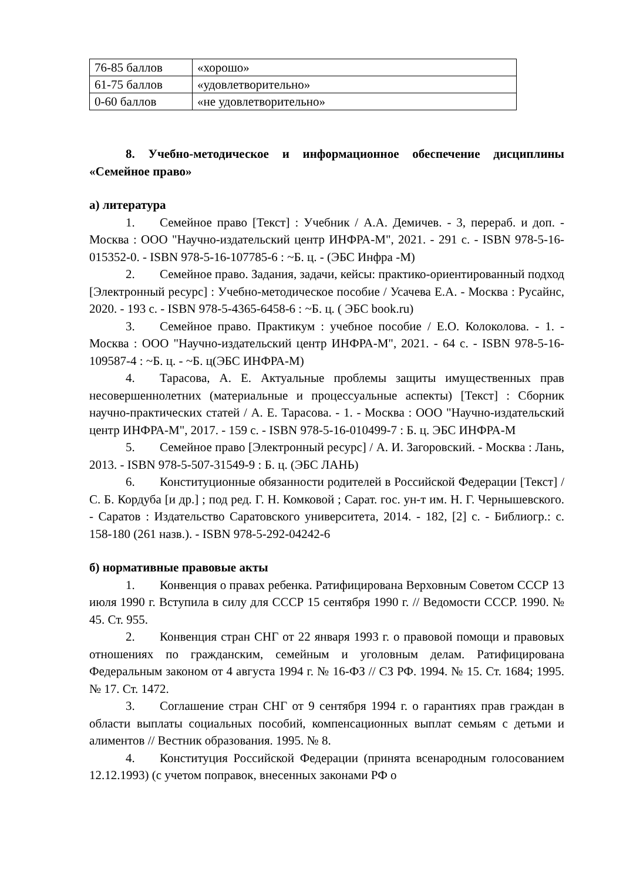| 76-85 баллов | «хорошо» |
| 61-75 баллов | «удовлетворительно» |
| 0-60 баллов | «не удовлетворительно» |
8. Учебно-методическое и информационное обеспечение дисциплины «Семейное право»
а) литература
1. Семейное право [Текст] : Учебник / А.А. Демичев. - 3, перераб. и доп. - Москва : ООО "Научно-издательский центр ИНФРА-М", 2021. - 291 с. - ISBN 978-5-16-015352-0. - ISBN 978-5-16-107785-6 : ~Б. ц. - (ЭБС Инфра -М)
2. Семейное право. Задания, задачи, кейсы: практико-ориентированный подход [Электронный ресурс] : Учебно-методическое пособие / Усачева Е.А. - Москва : Русайнс, 2020. - 193 с. - ISBN 978-5-4365-6458-6 : ~Б. ц. ( ЭБС book.ru)
3. Семейное право. Практикум : учебное пособие / Е.О. Колоколова. - 1. - Москва : ООО "Научно-издательский центр ИНФРА-М", 2021. - 64 с. - ISBN 978-5-16-109587-4 : ~Б. ц. - ~Б. ц(ЭБС ИНФРА-М)
4. Тарасова, А. Е. Актуальные проблемы защиты имущественных прав несовершеннолетних (материальные и процессуальные аспекты) [Текст] : Сборник научно-практических статей / А. Е. Тарасова. - 1. - Москва : ООО "Научно-издательский центр ИНФРА-М", 2017. - 159 с. - ISBN 978-5-16-010499-7 : Б. ц. ЭБС ИНФРА-М
5. Семейное право [Электронный ресурс] / А. И. Загоровский. - Москва : Лань, 2013. - ISBN 978-5-507-31549-9 : Б. ц. (ЭБС ЛАНЬ)
6. Конституционные обязанности родителей в Российской Федерации [Текст] / С. Б. Кордуба [и др.] ; под ред. Г. Н. Комковой ; Сарат. гос. ун-т им. Н. Г. Чернышевского. - Саратов : Издательство Саратовского университета, 2014. - 182, [2] с. - Библиогр.: с. 158-180 (261 назв.). - ISBN 978-5-292-04242-6
б) нормативные правовые акты
1. Конвенция о правах ребенка. Ратифицирована Верховным Советом СССР 13 июля 1990 г. Вступила в силу для СССР 15 сентября 1990 г. // Ведомости СССР. 1990. № 45. Ст. 955.
2. Конвенция стран СНГ от 22 января 1993 г. о правовой помощи и правовых отношениях по гражданским, семейным и уголовным делам. Ратифицирована Федеральным законом от 4 августа 1994 г. № 16-ФЗ // СЗ РФ. 1994. № 15. Ст. 1684; 1995. № 17. Ст. 1472.
3. Соглашение стран СНГ от 9 сентября 1994 г. о гарантиях прав граждан в области выплаты социальных пособий, компенсационных выплат семьям с детьми и алиментов // Вестник образования. 1995. № 8.
4. Конституция Российской Федерации (принята всенародным голосованием 12.12.1993) (с учетом поправок, внесенных законами РФ о